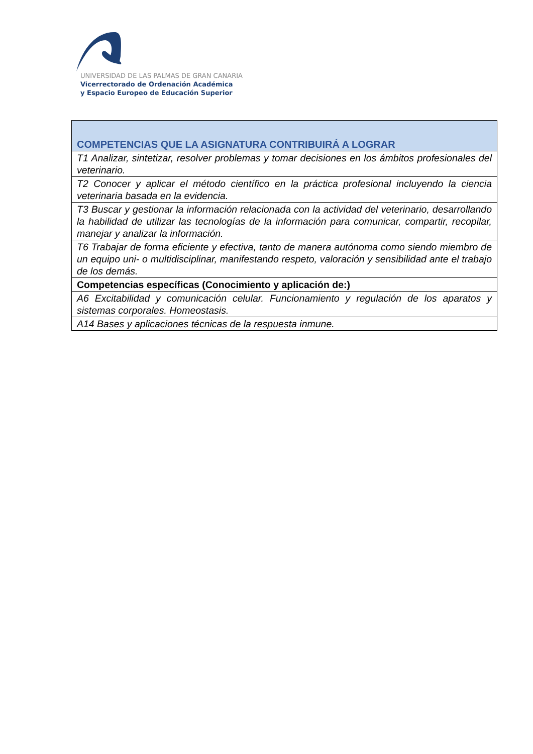UNIVERSIDAD DE LAS PALMAS DE GRAN CANARIA
Vicerrectorado de Ordenación Académica
y Espacio Europeo de Educación Superior
| COMPETENCIAS QUE LA ASIGNATURA CONTRIBUIRÁ A LOGRAR |
| --- |
| T1 Analizar, sintetizar, resolver problemas y tomar decisiones en los ámbitos profesionales del veterinario. |
| T2 Conocer y aplicar el método científico en la práctica profesional incluyendo la ciencia veterinaria basada en la evidencia. |
| T3 Buscar y gestionar la información relacionada con la actividad del veterinario, desarrollando la habilidad de utilizar las tecnologías de la información para comunicar, compartir, recopilar, manejar y analizar la información. |
| T6 Trabajar de forma eficiente y efectiva, tanto de manera autónoma como siendo miembro de un equipo uni- o multidisciplinar, manifestando respeto, valoración y sensibilidad ante el trabajo de los demás. |
| Competencias específicas (Conocimiento y aplicación de:) |
| A6 Excitabilidad y comunicación celular. Funcionamiento y regulación de los aparatos y sistemas corporales. Homeostasis. |
| A14 Bases y aplicaciones técnicas de la respuesta inmune. |